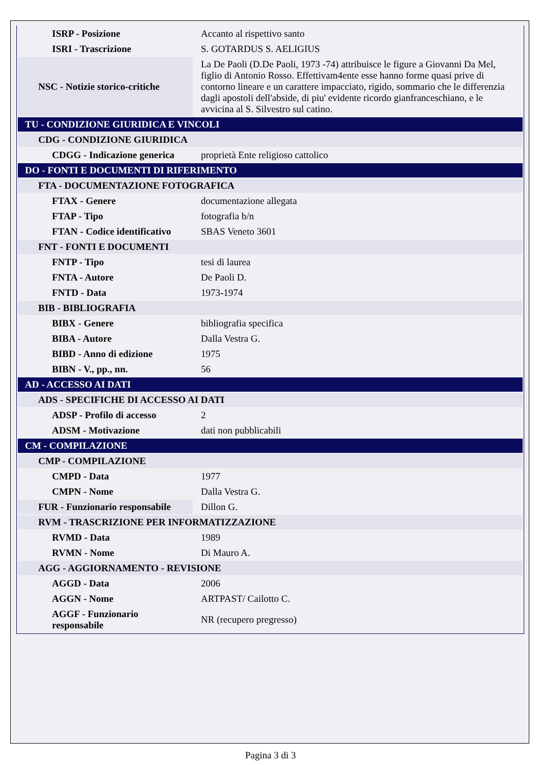| ISRP - Posizione | Accanto al rispettivo santo |
| ISRI - Trascrizione | S. GOTARDUS S. AELIGIUS |
| NSC - Notizie storico-critiche | La De Paoli (D.De Paoli, 1973 -74) attribuisce le figure a Giovanni Da Mel, figlio di Antonio Rosso. Effettivam4ente esse hanno forme quasi prive di contorno lineare e un carattere impacciato, rigido, sommario che le differenzia dagli apostoli dell'abside, di piu' evidente ricordo gianfranceschiano, e le avvicina al S. Silvestro sul catino. |
| TU - CONDIZIONE GIURIDICA E VINCOLI | |
| CDG - CONDIZIONE GIURIDICA | |
| CDGG - Indicazione generica | proprietà Ente religioso cattolico |
| DO - FONTI E DOCUMENTI DI RIFERIMENTO | |
| FTA - DOCUMENTAZIONE FOTOGRAFICA | |
| FTAX - Genere | documentazione allegata |
| FTAP - Tipo | fotografia b/n |
| FTAN - Codice identificativo | SBAS Veneto 3601 |
| FNT - FONTI E DOCUMENTI | |
| FNTP - Tipo | tesi di laurea |
| FNTA - Autore | De Paoli D. |
| FNTD - Data | 1973-1974 |
| BIB - BIBLIOGRAFIA | |
| BIBX - Genere | bibliografia specifica |
| BIBA - Autore | Dalla Vestra G. |
| BIBD - Anno di edizione | 1975 |
| BIBN - V., pp., nn. | 56 |
| AD - ACCESSO AI DATI | |
| ADS - SPECIFICHE DI ACCESSO AI DATI | |
| ADSP - Profilo di accesso | 2 |
| ADSM - Motivazione | dati non pubblicabili |
| CM - COMPILAZIONE | |
| CMP - COMPILAZIONE | |
| CMPD - Data | 1977 |
| CMPN - Nome | Dalla Vestra G. |
| FUR - Funzionario responsabile | Dillon G. |
| RVM - TRASCRIZIONE PER INFORMATIZZAZIONE | |
| RVMD - Data | 1989 |
| RVMN - Nome | Di Mauro A. |
| AGG - AGGIORNAMENTO - REVISIONE | |
| AGGD - Data | 2006 |
| AGGN - Nome | ARTPAST/ Cailotto C. |
| AGGF - Funzionario responsabile | NR (recupero pregresso) |
Pagina 3 di 3